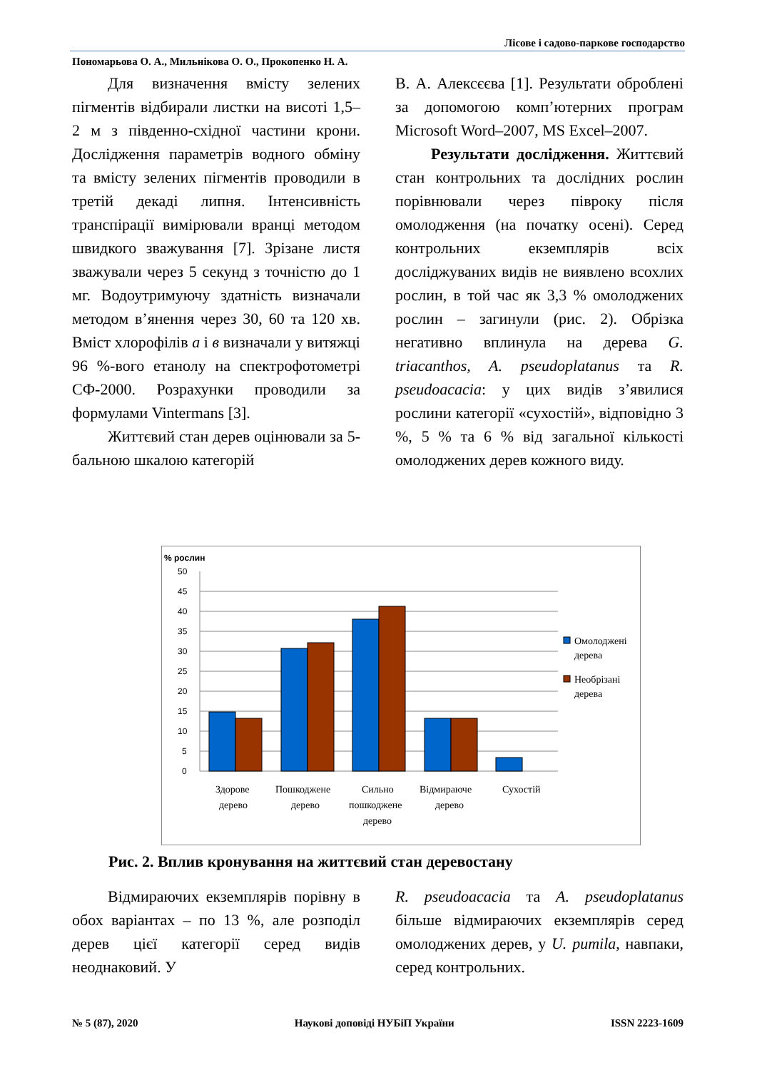Лісове і садово-паркове господарство
Пономарьова О. А., Мильнікова О. О., Прокопенко Н. А.
Для визначення вмісту зелених пігментів відбирали листки на висоті 1,5–2 м з південно-східної частини крони. Дослідження параметрів водного обміну та вмісту зелених пігментів проводили в третій декаді липня. Інтенсивність транспірації вимірювали вранці методом швидкого зважування [7]. Зрізане листя зважували через 5 секунд з точністю до 1 мг. Водоутримуючу здатність визначали методом в’янення через 30, 60 та 120 хв. Вміст хлорофілів а і в визначали у витяжці 96 %-вого етанолу на спектрофотометрі СФ-2000. Розрахунки проводили за формулами Vintermans [3].
Життєвий стан дерев оцінювали за 5-бальною шкалою категорій
В. А. Алексєєва [1]. Результати оброблені за допомогою комп’ютерних програм Microsoft Word–2007, MS Excel–2007.
Результати дослідження. Життєвий стан контрольних та дослідних рослин порівнювали через півроку після омолодження (на початку осені). Серед контрольних екземплярів всіх досліджуваних видів не виявлено всохлих рослин, в той час як 3,3 % омолоджених рослин – загинули (рис. 2). Обрізка негативно вплинула на дерева G. triacanthos, A. pseudoplatanus та R. pseudoacacia: у цих видів з’явилися рослини категорії «сухостій», відповідно 3 %, 5 % та 6 % від загальної кількості омолоджених дерев кожного виду.
% рослин
0
5
10
15
20
25
30
35
40
45
50
Омолоджені
дерева
Необрізані
дерева
Здорове
дерево
Пошкоджене
дерево
Сильно
пошкоджене
дерево
Відмираюче
дерево
Сухостій
Рис. 2. Вплив кронування на життєвий стан деревостану
Відмираючих екземплярів порівну в обох варіантах – по 13 %, але розподіл дерев цієї категорії серед видів неоднаковий. У
R. pseudoacacia та A. pseudoplatanus більше відмираючих екземплярів серед омолоджених дерев, у U. pumila, навпаки, серед контрольних.
№ 5 (87), 2020 Наукові доповіді НУБіП України ISSN 2223-1609